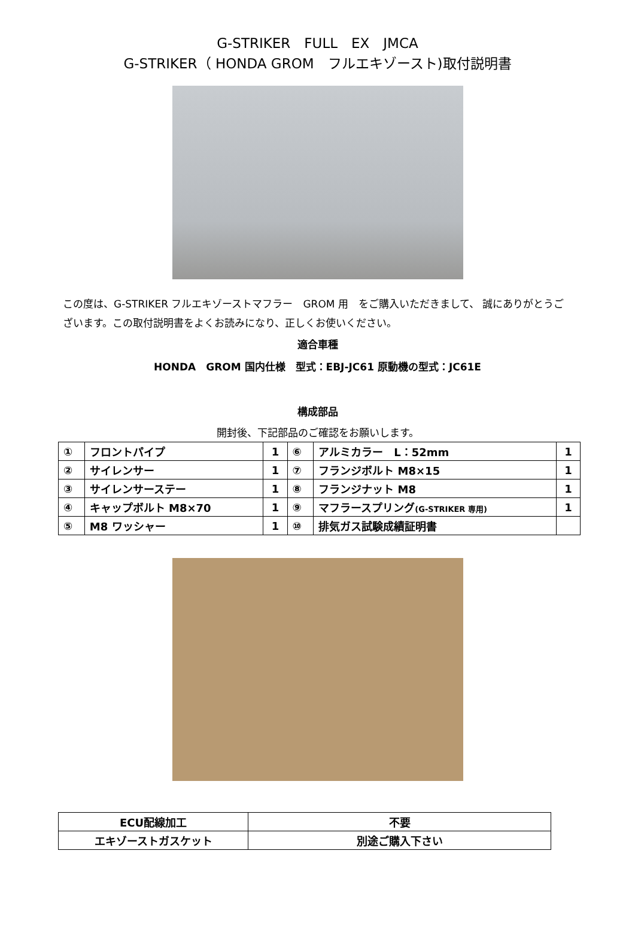G-STRIKER　FULL　EX　JMCA
G-STRIKER（ HONDA GROM　フルエキゾースト)取付説明書
この度は、G-STRIKER フルエキゾーストマフラー　GROM 用　をご購入いただきまして、 誠にありがとうございます。この取付説明書をよくお読みになり、正しくお使いください。
適合車種
HONDA　GROM 国内仕様　型式：EBJ-JC61 原動機の型式：JC61E
構成部品
開封後、下記部品のご確認をお願いします。
| ① | フロントパイプ | 1 | ⑥ | アルミカラー L：52mm | 1 |
| ② | サイレンサー | 1 | ⑦ | フランジボルト M8×15 | 1 |
| ③ | サイレンサーステー | 1 | ⑧ | フランジナット M8 | 1 |
| ④ | キャップボルト M8×70 | 1 | ⑨ | マフラースプリング (G-STRIKER 専用) | 1 |
| ⑤ | M8 ワッシャー | 1 | ⑩ | 排気ガス試験成績証明書 | |
| ECU配線加工 | 不要 |
| エキゾーストガスケット | 別途ご購入下さい |